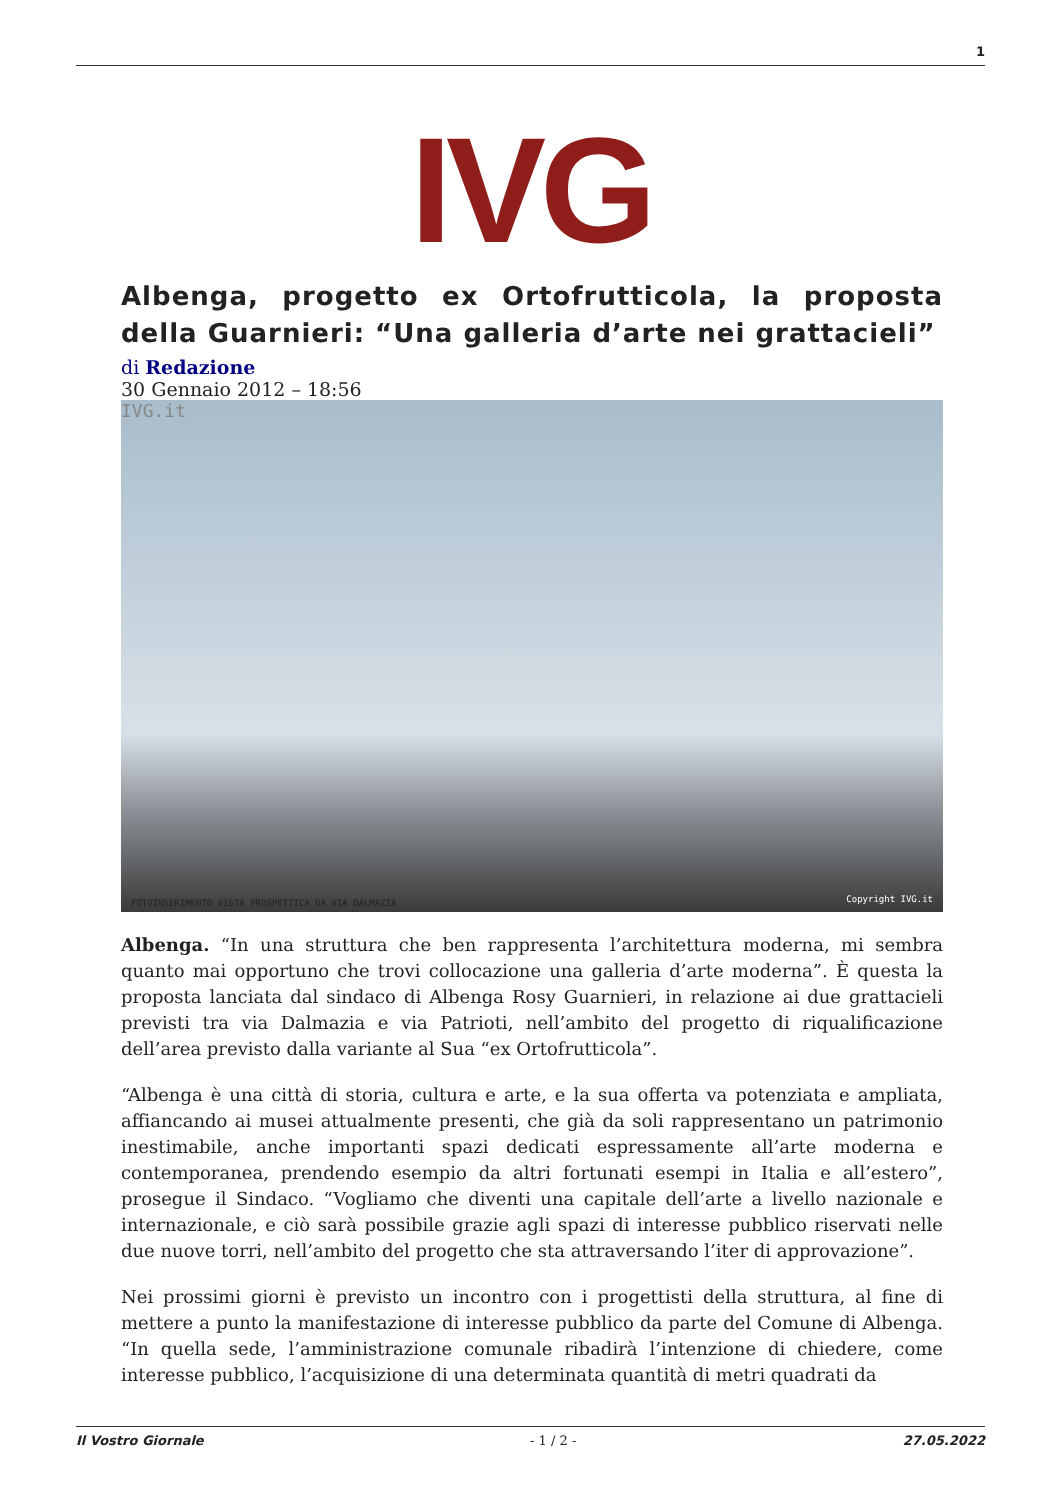1
IVG
Albenga, progetto ex Ortofrutticola, la proposta della Guarnieri: “Una galleria d’arte nei grattacieli”
di Redazione
30 Gennaio 2012 – 18:56
IVG.it
FOTOINSERIMENTO VISTA PROSPETTICA DA VIA DALMAZIA Copyright IVG.it
Albenga. “In una struttura che ben rappresenta l’architettura moderna, mi sembra quanto mai opportuno che trovi collocazione una galleria d’arte moderna”. È questa la proposta lanciata dal sindaco di Albenga Rosy Guarnieri, in relazione ai due grattacieli previsti tra via Dalmazia e via Patrioti, nell’ambito del progetto di riqualificazione dell’area previsto dalla variante al Sua “ex Ortofrutticola”.
“Albenga è una città di storia, cultura e arte, e la sua offerta va potenziata e ampliata, affiancando ai musei attualmente presenti, che già da soli rappresentano un patrimonio inestimabile, anche importanti spazi dedicati espressamente all’arte moderna e contemporanea, prendendo esempio da altri fortunati esempi in Italia e all’estero”, prosegue il Sindaco. “Vogliamo che diventi una capitale dell’arte a livello nazionale e internazionale, e ciò sarà possibile grazie agli spazi di interesse pubblico riservati nelle due nuove torri, nell’ambito del progetto che sta attraversando l’iter di approvazione”.
Nei prossimi giorni è previsto un incontro con i progettisti della struttura, al fine di mettere a punto la manifestazione di interesse pubblico da parte del Comune di Albenga. “In quella sede, l’amministrazione comunale ribadirà l’intenzione di chiedere, come interesse pubblico, l’acquisizione di una determinata quantità di metri quadrati da
Il Vostro Giornale - 1 / 2 - 27.05.2022